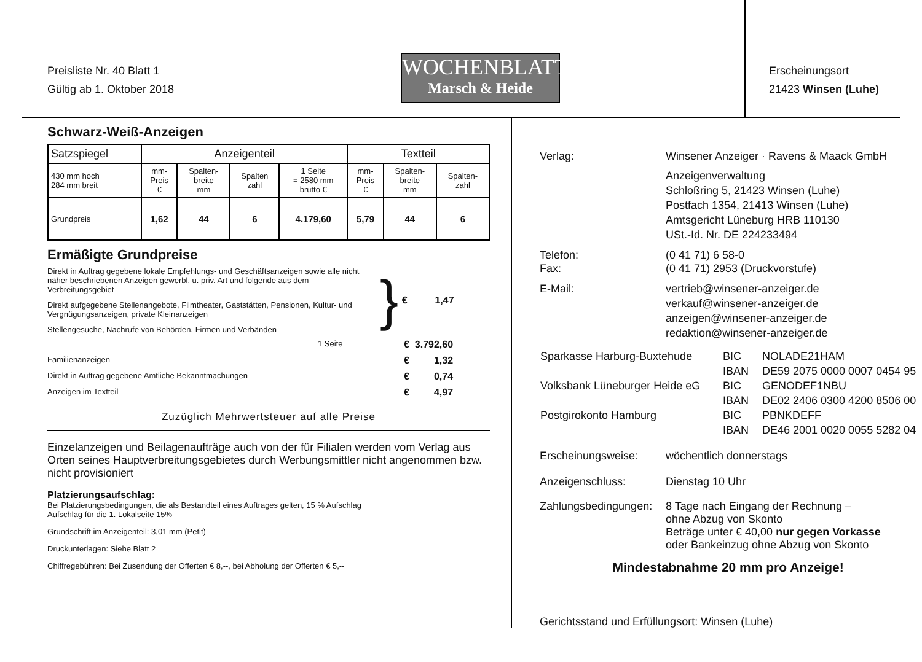Preisliste Nr. 40 Blatt 1
Gültig ab 1. Oktober 2018
WOCHENBLATT
Marsch & Heide
Erscheinungsort
21423 Winsen (Luhe)
Schwarz-Weiß-Anzeigen
| Satzspiegel | Anzeigenteil | | | | Textteil | | |
| --- | --- | --- | --- | --- | --- | --- | --- |
| 430 mm hoch 284 mm breit | mm- Preis € | Spalten- breite mm | Spalten zahl | 1 Seite = 2580 mm brutto € | mm- Preis € | Spalten- breite mm | Spalten- zahl |
| Grundpreis | 1,62 | 44 | 6 | 4.179,60 | 5,79 | 44 | 6 |
Ermäßigte Grundpreise
Direkt in Auftrag gegebene lokale Empfehlungs- und Geschäftsanzeigen sowie alle nicht näher beschriebenen Anzeigen gewerbl. u. priv. Art und folgende aus dem Verbreitungsgebiet
Direkt aufgegebene Stellenangebote, Filmtheater, Gaststätten, Pensionen, Kultur- und Vergnügungsanzeigen, private Kleinanzeigen
Stellengesuche, Nachrufe von Behörden, Firmen und Verbänden
}
€ 1,47
1 Seite € 3.792,60
Familienanzeigen € 1,32
Direkt in Auftrag gegebene Amtliche Bekanntmachungen € 0,74
Anzeigen im Textteil € 4,97
Zuzüglich Mehrwertsteuer auf alle Preise
Einzelanzeigen und Beilagenaufträge auch von der für Filialen werden vom Verlag aus Orten seines Hauptverbreitungsgebietes durch Werbungsmittler nicht angenommen bzw. nicht provisioniert
Platzierungsaufschlag:
Bei Platzierungsbedingungen, die als Bestandteil eines Auftrages gelten, 15 % Aufschlag
Aufschlag für die 1. Lokalseite 15%
Grundschrift im Anzeigenteil: 3,01 mm (Petit)
Druckunterlagen: Siehe Blatt 2
Chiffregebühren: Bei Zusendung der Offerten € 8,--, bei Abholung der Offerten € 5,--
Verlag: Winsener Anzeiger · Ravens & Maack GmbH
Anzeigenverwaltung
Schloßring 5, 21423 Winsen (Luhe)
Postfach 1354, 21413 Winsen (Luhe)
Amtsgericht Lüneburg HRB 110130
USt.-Id. Nr. DE 224233494
Telefon:
Fax: (0 41 71) 6 58-0
(0 41 71) 2953 (Druckvorstufe)
E-Mail: vertrieb@winsener-anzeiger.de
verkauf@winsener-anzeiger.de
anzeigen@winsener-anzeiger.de
redaktion@winsener-anzeiger.de
| Sparkasse Harburg-Buxtehude | BIC | NOLADE21HAM |
| | IBAN | DE59 2075 0000 0007 0454 95 |
| Volksbank Lüneburger Heide eG | BIC | GENODEF1NBU |
| | IBAN | DE02 2406 0300 4200 8506 00 |
| Postgirokonto Hamburg | BIC | PBNKDEFF |
| | IBAN | DE46 2001 0020 0055 5282 04 |
Erscheinungsweise: wöchentlich donnerstags
Anzeigenschluss: Dienstag 10 Uhr
Zahlungsbedingungen: 8 Tage nach Eingang der Rechnung –
ohne Abzug von Skonto
Beträge unter € 40,00 nur gegen Vorkasse
oder Bankeinzug ohne Abzug von Skonto
Mindestabnahme 20 mm pro Anzeige!
Gerichtsstand und Erfüllungsort: Winsen (Luhe)